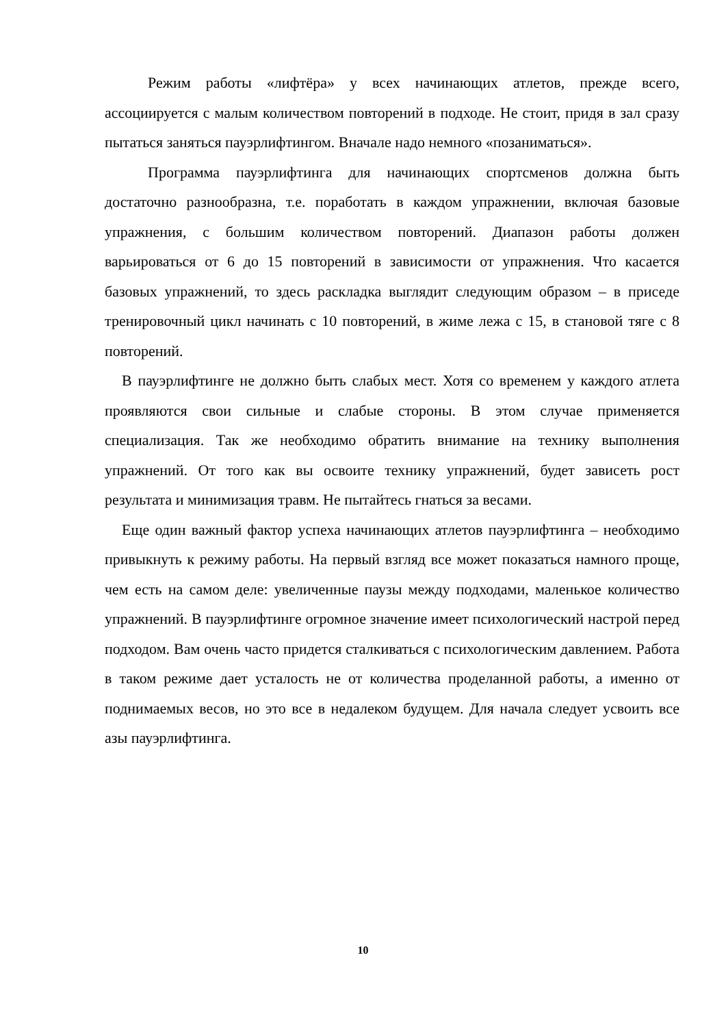Режим работы «лифтёра» у всех начинающих атлетов, прежде всего, ассоциируется с малым количеством повторений в подходе. Не стоит, придя в зал сразу пытаться заняться пауэрлифтингом. Вначале надо немного «позаниматься».
Программа пауэрлифтинга для начинающих спортсменов должна быть достаточно разнообразна, т.е. поработать в каждом упражнении, включая базовые упражнения, с большим количеством повторений. Диапазон работы должен варьироваться от 6 до 15 повторений в зависимости от упражнения. Что касается базовых упражнений, то здесь раскладка выглядит следующим образом – в приседе тренировочный цикл начинать с 10 повторений, в жиме лежа с 15, в становой тяге с 8 повторений.
В пауэрлифтинге не должно быть слабых мест. Хотя со временем у каждого атлета проявляются свои сильные и слабые стороны. В этом случае применяется специализация. Так же необходимо обратить внимание на технику выполнения упражнений. От того как вы освоите технику упражнений, будет зависеть рост результата и минимизация травм. Не пытайтесь гнаться за весами.
Еще один важный фактор успеха начинающих атлетов пауэрлифтинга – необходимо привыкнуть к режиму работы. На первый взгляд все может показаться намного проще, чем есть на самом деле: увеличенные паузы между подходами, маленькое количество упражнений. В пауэрлифтинге огромное значение имеет психологический настрой перед подходом. Вам очень часто придется сталкиваться с психологическим давлением. Работа в таком режиме дает усталость не от количества проделанной работы, а именно от поднимаемых весов, но это все в недалеком будущем. Для начала следует усвоить все азы пауэрлифтинга.
10